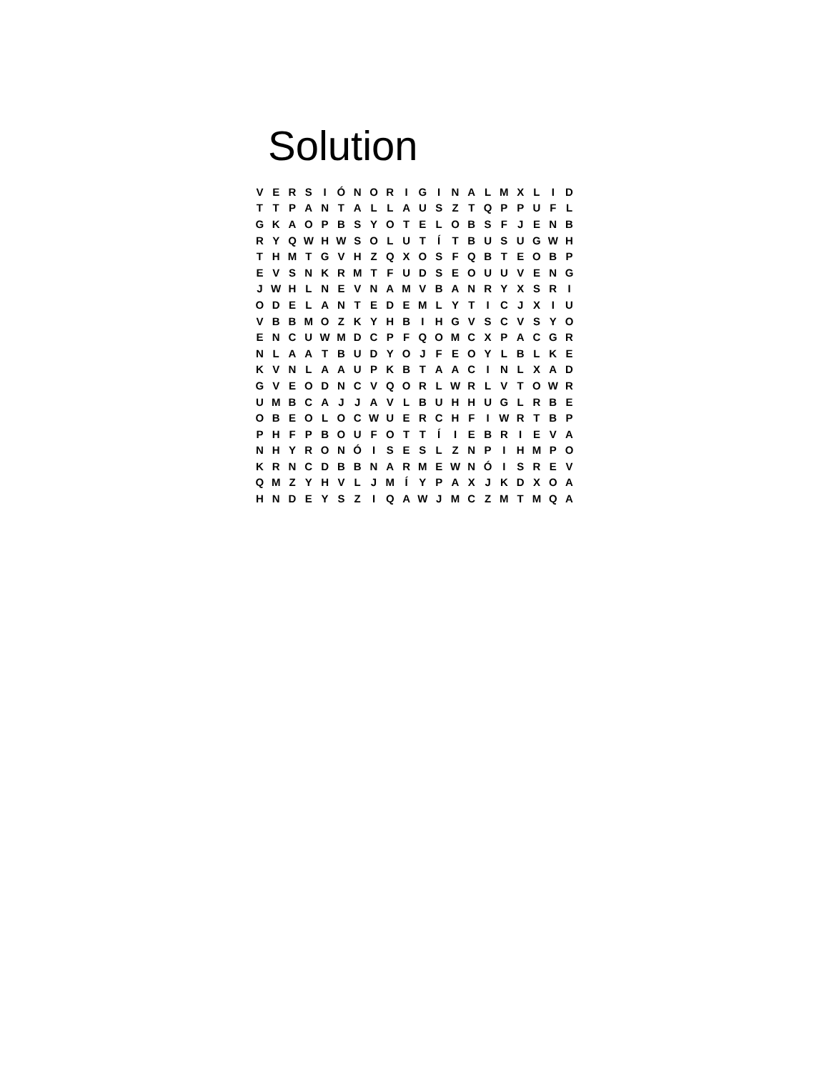Solution
| V | E | R | S | I | Ó | N | O | R | I | G | I | N | A | L | M | X | L | I | D |
| T | T | P | A | N | T | A | L | L | A | U | S | Z | T | Q | P | P | U | F | L |
| G | K | A | O | P | B | S | Y | O | T | E | L | O | B | S | F | J | E | N | B |
| R | Y | Q | W | H | W | S | O | L | U | T | Í | T | B | U | S | U | G | W | H |
| T | H | M | T | G | V | H | Z | Q | X | O | S | F | Q | B | T | E | O | B | P |
| E | V | S | N | K | R | M | T | F | U | D | S | E | O | U | U | V | E | N | G |
| J | W | H | L | N | E | V | N | A | M | V | B | A | N | R | Y | X | S | R | I |
| O | D | E | L | A | N | T | E | D | E | M | L | Y | T | I | C | J | X | I | U |
| V | B | B | M | O | Z | K | Y | H | B | I | H | G | V | S | C | V | S | Y | O |
| E | N | C | U | W | M | D | C | P | F | Q | O | M | C | X | P | A | C | G | R |
| N | L | A | A | T | B | U | D | Y | O | J | F | E | O | Y | L | B | L | K | E |
| K | V | N | L | A | A | U | P | K | B | T | A | A | C | I | N | L | X | A | D |
| G | V | E | O | D | N | C | V | Q | O | R | L | W | R | L | V | T | O | W | R |
| U | M | B | C | A | J | J | A | V | L | B | U | H | H | U | G | L | R | B | E |
| O | B | E | O | L | O | C | W | U | E | R | C | H | F | I | W | R | T | B | P |
| P | H | F | P | B | O | U | F | O | T | T | Í | I | E | B | R | I | E | V | A |
| N | H | Y | R | O | N | Ó | I | S | E | S | L | Z | N | P | I | H | M | P | O |
| K | R | N | C | D | B | B | N | A | R | M | E | W | N | Ó | I | S | R | E | V |
| Q | M | Z | Y | H | V | L | J | M | Í | Y | P | A | X | J | K | D | X | O | A |
| H | N | D | E | Y | S | Z | I | Q | A | W | J | M | C | Z | M | T | M | Q | A |